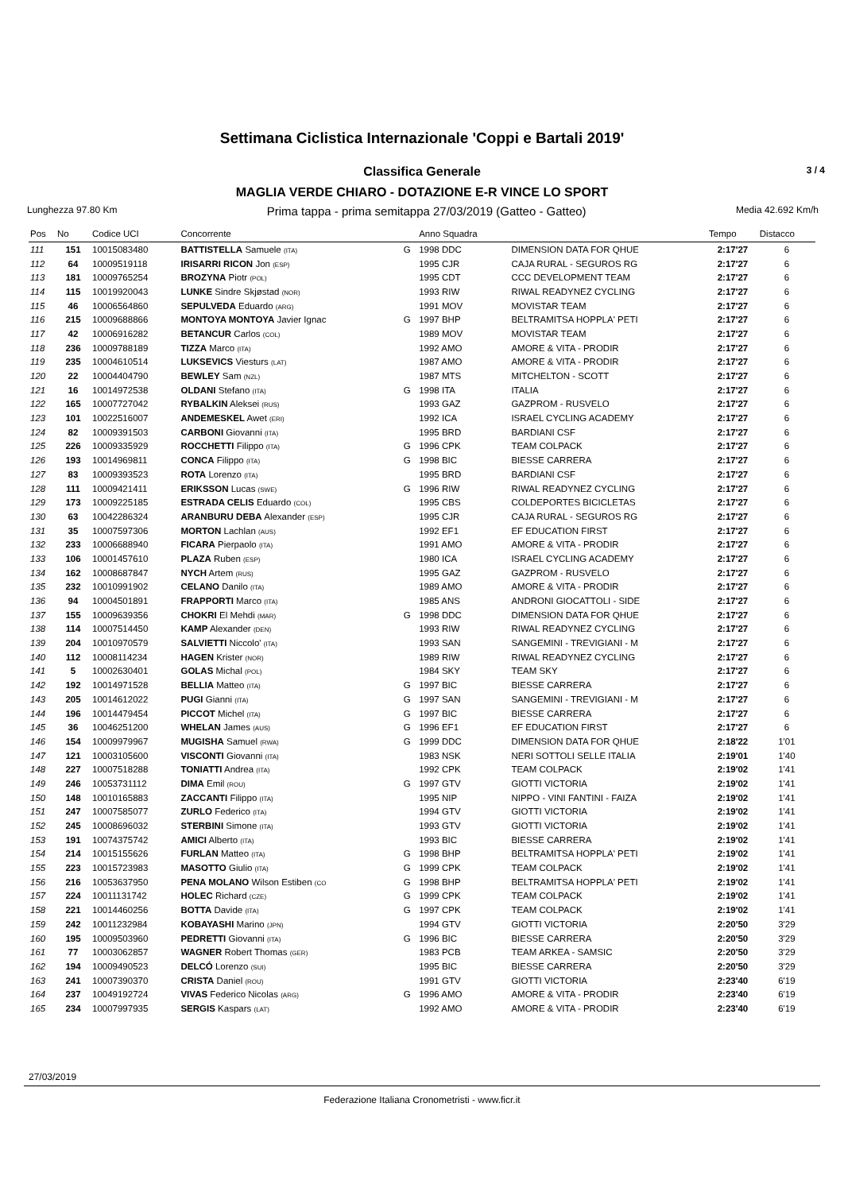Settimana Ciclistica Internazionale 'Coppi e Bartali 2019'
Classifica Generale 3 / 4
MAGLIA VERDE CHIARO - DOTAZIONE E-R VINCE LO SPORT
Lunghezza 97.80 Km Prima tappa - prima semitappa 27/03/2019 (Gatteo - Gatteo) Media 42.692 Km/h
| Pos | No | Codice UCI | Concorrente | | Anno Squadra | | Tempo | Distacco |
| --- | --- | --- | --- | --- | --- | --- | --- | --- |
| 111 | 151 | 10015083480 | BATTISTELLA Samuele (ITA) | G | 1998 DDC | DIMENSION DATA FOR QHUE | 2:17'27 | 6 |
| 112 | 64 | 10009519118 | IRISARRI RICON Jon (ESP) | | 1995 CJR | CAJA RURAL - SEGUROS RG | 2:17'27 | 6 |
| 113 | 181 | 10009765254 | BROZYNA Piotr (POL) | | 1995 CDT | CCC DEVELOPMENT TEAM | 2:17'27 | 6 |
| 114 | 115 | 10019920043 | LUNKE Sindre Skjøstad (NOR) | | 1993 RIW | RIWAL READYNEZ CYCLING | 2:17'27 | 6 |
| 115 | 46 | 10006564860 | SEPULVEDA Eduardo (ARG) | | 1991 MOV | MOVISTAR TEAM | 2:17'27 | 6 |
| 116 | 215 | 10009688866 | MONTOYA MONTOYA Javier Ignac | G | 1997 BHP | BELTRAMITSA HOPPLA' PETI | 2:17'27 | 6 |
| 117 | 42 | 10006916282 | BETANCUR Carlos (COL) | | 1989 MOV | MOVISTAR TEAM | 2:17'27 | 6 |
| 118 | 236 | 10009788189 | TIZZA Marco (ITA) | | 1992 AMO | AMORE & VITA - PRODIR | 2:17'27 | 6 |
| 119 | 235 | 10004610514 | LUKSEVICS Viesturs (LAT) | | 1987 AMO | AMORE & VITA - PRODIR | 2:17'27 | 6 |
| 120 | 22 | 10004404790 | BEWLEY Sam (NZL) | | 1987 MTS | MITCHELTON - SCOTT | 2:17'27 | 6 |
| 121 | 16 | 10014972538 | OLDANI Stefano (ITA) | G | 1998 ITA | ITALIA | 2:17'27 | 6 |
| 122 | 165 | 10007727042 | RYBALKIN Aleksei (RUS) | | 1993 GAZ | GAZPROM - RUSVELO | 2:17'27 | 6 |
| 123 | 101 | 10022516007 | ANDEMESKEL Awet (ERI) | | 1992 ICA | ISRAEL CYCLING ACADEMY | 2:17'27 | 6 |
| 124 | 82 | 10009391503 | CARBONI Giovanni (ITA) | | 1995 BRD | BARDIANI CSF | 2:17'27 | 6 |
| 125 | 226 | 10009335929 | ROCCHETTI Filippo (ITA) | G | 1996 CPK | TEAM COLPACK | 2:17'27 | 6 |
| 126 | 193 | 10014969811 | CONCA Filippo (ITA) | G | 1998 BIC | BIESSE CARRERA | 2:17'27 | 6 |
| 127 | 83 | 10009393523 | ROTA Lorenzo (ITA) | | 1995 BRD | BARDIANI CSF | 2:17'27 | 6 |
| 128 | 111 | 10009421411 | ERIKSSON Lucas (SWE) | G | 1996 RIW | RIWAL READYNEZ CYCLING | 2:17'27 | 6 |
| 129 | 173 | 10009225185 | ESTRADA CELIS Eduardo (COL) | | 1995 CBS | COLDEPORTES BICICLETAS | 2:17'27 | 6 |
| 130 | 63 | 10042286324 | ARANBURU DEBA Alexander (ESP) | | 1995 CJR | CAJA RURAL - SEGUROS RG | 2:17'27 | 6 |
| 131 | 35 | 10007597306 | MORTON Lachlan (AUS) | | 1992 EF1 | EF EDUCATION FIRST | 2:17'27 | 6 |
| 132 | 233 | 10006688940 | FICARA Pierpaolo (ITA) | | 1991 AMO | AMORE & VITA - PRODIR | 2:17'27 | 6 |
| 133 | 106 | 10001457610 | PLAZA Ruben (ESP) | | 1980 ICA | ISRAEL CYCLING ACADEMY | 2:17'27 | 6 |
| 134 | 162 | 10008687847 | NYCH Artem (RUS) | | 1995 GAZ | GAZPROM - RUSVELO | 2:17'27 | 6 |
| 135 | 232 | 10010991902 | CELANO Danilo (ITA) | | 1989 AMO | AMORE & VITA - PRODIR | 2:17'27 | 6 |
| 136 | 94 | 10004501891 | FRAPPORTI Marco (ITA) | | 1985 ANS | ANDRONI GIOCATTOLI - SIDE | 2:17'27 | 6 |
| 137 | 155 | 10009639356 | CHOKRI El Mehdi (MAR) | G | 1998 DDC | DIMENSION DATA FOR QHUE | 2:17'27 | 6 |
| 138 | 114 | 10007514450 | KAMP Alexander (DEN) | | 1993 RIW | RIWAL READYNEZ CYCLING | 2:17'27 | 6 |
| 139 | 204 | 10010970579 | SALVIETTI Niccolo' (ITA) | | 1993 SAN | SANGEMINI - TREVIGIANI - M | 2:17'27 | 6 |
| 140 | 112 | 10008114234 | HAGEN Krister (NOR) | | 1989 RIW | RIWAL READYNEZ CYCLING | 2:17'27 | 6 |
| 141 | 5 | 10002630401 | GOLAS Michal (POL) | | 1984 SKY | TEAM SKY | 2:17'27 | 6 |
| 142 | 192 | 10014971528 | BELLIA Matteo (ITA) | G | 1997 BIC | BIESSE CARRERA | 2:17'27 | 6 |
| 143 | 205 | 10014612022 | PUGI Gianni (ITA) | G | 1997 SAN | SANGEMINI - TREVIGIANI - M | 2:17'27 | 6 |
| 144 | 196 | 10014479454 | PICCOT Michel (ITA) | G | 1997 BIC | BIESSE CARRERA | 2:17'27 | 6 |
| 145 | 36 | 10046251200 | WHELAN James (AUS) | G | 1996 EF1 | EF EDUCATION FIRST | 2:17'27 | 6 |
| 146 | 154 | 10009979967 | MUGISHA Samuel (RWA) | G | 1999 DDC | DIMENSION DATA FOR QHUE | 2:18'22 | 1'01 |
| 147 | 121 | 10003105600 | VISCONTI Giovanni (ITA) | | 1983 NSK | NERI SOTTOLI SELLE ITALIA | 2:19'01 | 1'40 |
| 148 | 227 | 10007518288 | TONIATTI Andrea (ITA) | | 1992 CPK | TEAM COLPACK | 2:19'02 | 1'41 |
| 149 | 246 | 10053731112 | DIMA Emil (ROU) | G | 1997 GTV | GIOTTI VICTORIA | 2:19'02 | 1'41 |
| 150 | 148 | 10010165883 | ZACCANTI Filippo (ITA) | | 1995 NIP | NIPPO - VINI FANTINI - FAIZA | 2:19'02 | 1'41 |
| 151 | 247 | 10007585077 | ZURLO Federico (ITA) | | 1994 GTV | GIOTTI VICTORIA | 2:19'02 | 1'41 |
| 152 | 245 | 10008696032 | STERBINI Simone (ITA) | | 1993 GTV | GIOTTI VICTORIA | 2:19'02 | 1'41 |
| 153 | 191 | 10074375742 | AMICI Alberto (ITA) | | 1993 BIC | BIESSE CARRERA | 2:19'02 | 1'41 |
| 154 | 214 | 10015155626 | FURLAN Matteo (ITA) | G | 1998 BHP | BELTRAMITSA HOPPLA' PETI | 2:19'02 | 1'41 |
| 155 | 223 | 10015723983 | MASOTTO Giulio (ITA) | G | 1999 CPK | TEAM COLPACK | 2:19'02 | 1'41 |
| 156 | 216 | 10053637950 | PENA MOLANO Wilson Estiben (CO | G | 1998 BHP | BELTRAMITSA HOPPLA' PETI | 2:19'02 | 1'41 |
| 157 | 224 | 10011131742 | HOLEC Richard (CZE) | G | 1999 CPK | TEAM COLPACK | 2:19'02 | 1'41 |
| 158 | 221 | 10014460256 | BOTTA Davide (ITA) | G | 1997 CPK | TEAM COLPACK | 2:19'02 | 1'41 |
| 159 | 242 | 10011232984 | KOBAYASHI Marino (JPN) | | 1994 GTV | GIOTTI VICTORIA | 2:20'50 | 3'29 |
| 160 | 195 | 10009503960 | PEDRETTI Giovanni (ITA) | G | 1996 BIC | BIESSE CARRERA | 2:20'50 | 3'29 |
| 161 | 77 | 10003062857 | WAGNER Robert Thomas (GER) | | 1983 PCB | TEAM ARKEA - SAMSIC | 2:20'50 | 3'29 |
| 162 | 194 | 10009490523 | DELCÓ Lorenzo (SUI) | | 1995 BIC | BIESSE CARRERA | 2:20'50 | 3'29 |
| 163 | 241 | 10007390370 | CRISTA Daniel (ROU) | | 1991 GTV | GIOTTI VICTORIA | 2:23'40 | 6'19 |
| 164 | 237 | 10049192724 | VIVAS Federico Nicolas (ARG) | G | 1996 AMO | AMORE & VITA - PRODIR | 2:23'40 | 6'19 |
| 165 | 234 | 10007997935 | SERGIS Kaspars (LAT) | | 1992 AMO | AMORE & VITA - PRODIR | 2:23'40 | 6'19 |
27/03/2019
Federazione Italiana Cronometristi - www.ficr.it